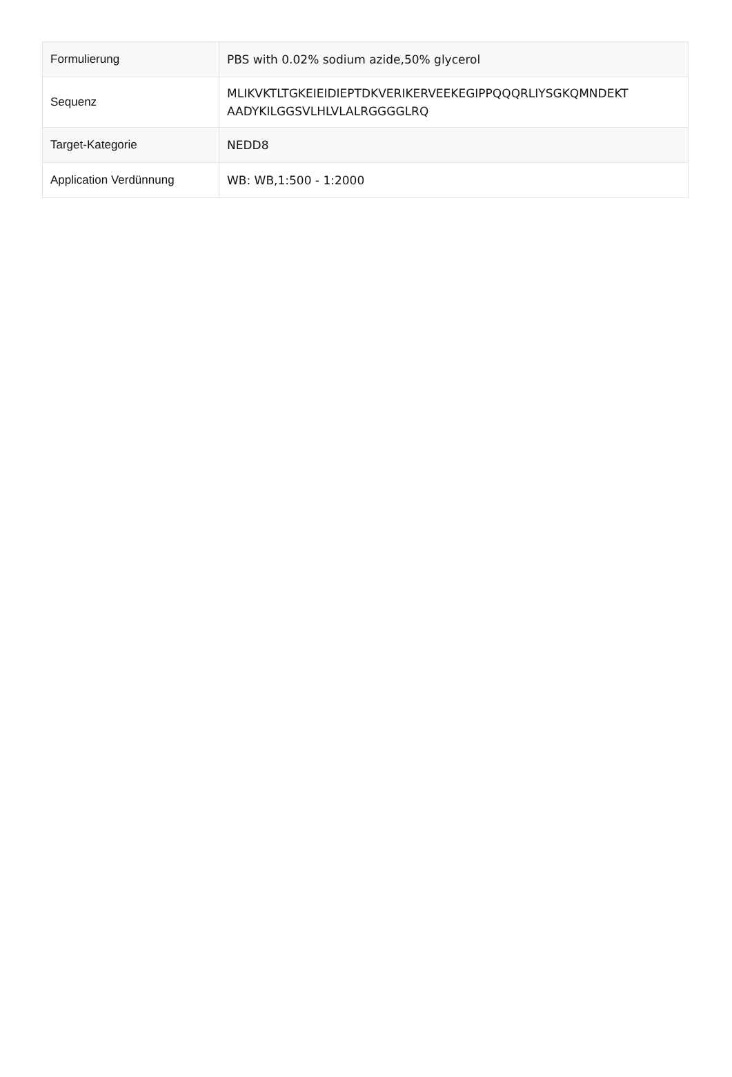| Formulierung | PBS with 0.02% sodium azide,50% glycerol |
| Sequenz | MLIKVKTLTGKEIEIDIEPTDKVERIKERVEEKEGIPPQQQRLIYSGKQMNDEKT AADYKILGGSVLHLVLALRGGGGLRQ |
| Target-Kategorie | NEDD8 |
| Application Verdünnung | WB: WB,1:500 - 1:2000 |